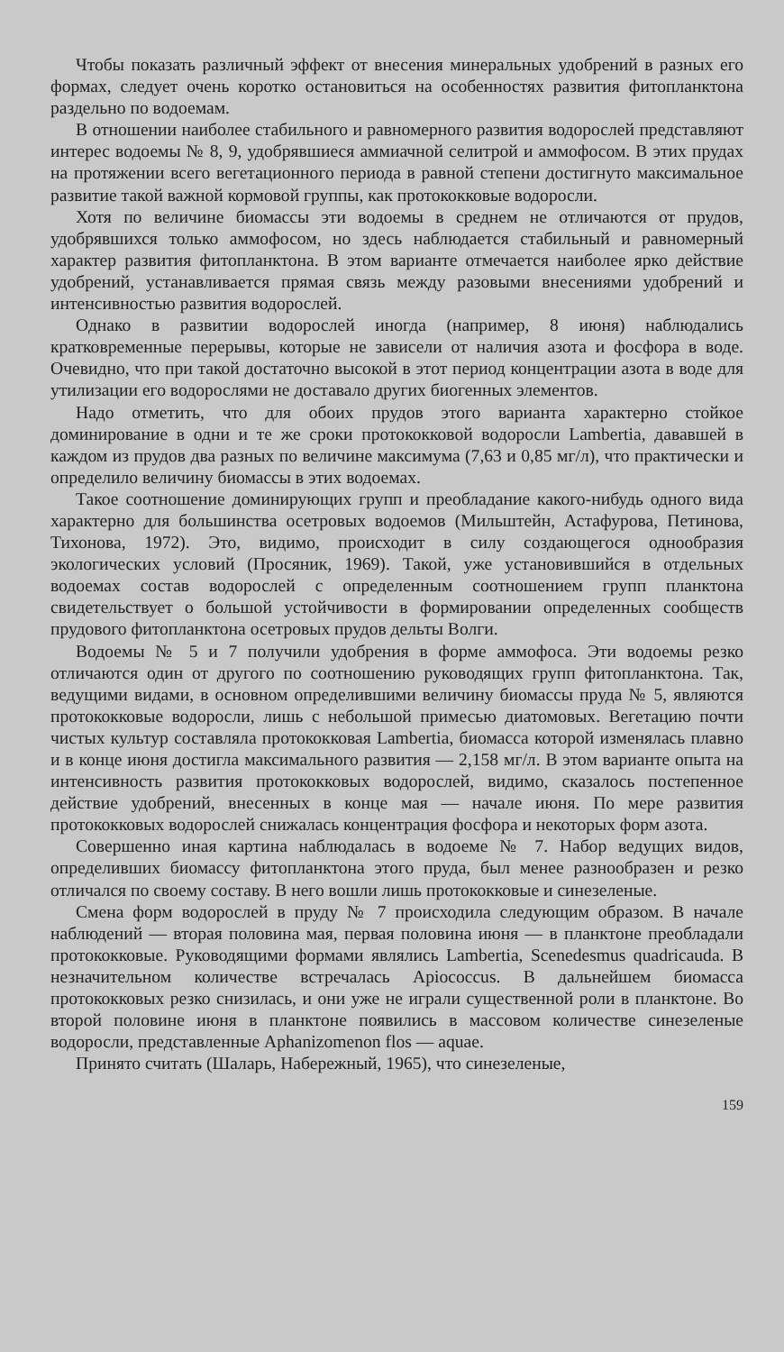Чтобы показать различный эффект от внесения минеральных удобрений в разных его формах, следует очень коротко остановиться на особенностях развития фитопланктона раздельно по водоемам.
В отношении наиболее стабильного и равномерного развития водорослей представляют интерес водоемы № 8, 9, удобрявшиеся аммиачной селитрой и аммофосом. В этих прудах на протяжении всего вегетационного периода в равной степени достигнуто максимальное развитие такой важной кормовой группы, как протококковые водоросли.
Хотя по величине биомассы эти водоемы в среднем не отличаются от прудов, удобрявшихся только аммофосом, но здесь наблюдается стабильный и равномерный характер развития фитопланктона. В этом варианте отмечается наиболее ярко действие удобрений, устанавливается прямая связь между разовыми внесениями удобрений и интенсивностью развития водорослей.
Однако в развитии водорослей иногда (например, 8 июня) наблюдались кратковременные перерывы, которые не зависели от наличия азота и фосфора в воде. Очевидно, что при такой достаточно высокой в этот период концентрации азота в воде для утилизации его водорослями не доставало других биогенных элементов.
Надо отметить, что для обоих прудов этого варианта характерно стойкое доминирование в одни и те же сроки протококковой водоросли Lambertia, дававшей в каждом из прудов два разных по величине максимума (7,63 и 0,85 мг/л), что практически и определило величину биомассы в этих водоемах.
Такое соотношение доминирующих групп и преобладание какого-нибудь одного вида характерно для большинства осетровых водоемов (Мильштейн, Астафурова, Петинова, Тихонова, 1972). Это, видимо, происходит в силу создающегося однообразия экологических условий (Просяник, 1969). Такой, уже установившийся в отдельных водоемах состав водорослей с определенным соотношением групп планктона свидетельствует о большой устойчивости в формировании определенных сообществ прудового фитопланктона осетровых прудов дельты Волги.
Водоемы № 5 и 7 получили удобрения в форме аммофоса. Эти водоемы резко отличаются один от другого по соотношению руководящих групп фитопланктона. Так, ведущими видами, в основном определившими величину биомассы пруда № 5, являются протококковые водоросли, лишь с небольшой примесью диатомовых. Вегетацию почти чистых культур составляла протококковая Lambertia, биомасса которой изменялась плавно и в конце июня достигла максимального развития — 2,158 мг/л. В этом варианте опыта на интенсивность развития протококковых водорослей, видимо, сказалось постепенное действие удобрений, внесенных в конце мая — начале июня. По мере развития протококковых водорослей снижалась концентрация фосфора и некоторых форм азота.
Совершенно иная картина наблюдалась в водоеме № 7. Набор ведущих видов, определивших биомассу фитопланктона этого пруда, был менее разнообразен и резко отличался по своему составу. В него вошли лишь протококковые и синезеленые.
Смена форм водорослей в пруду № 7 происходила следующим образом. В начале наблюдений — вторая половина мая, первая половина июня — в планктоне преобладали протококковые. Руководящими формами являлись Lambertia, Scenedesmus quadricauda. В незначительном количестве встречалась Apiococcus. В дальнейшем биомасса протококковых резко снизилась, и они уже не играли существенной роли в планктоне. Во второй половине июня в планктоне появились в массовом количестве синезеленые водоросли, представленные Aphanizomenon flos — aquae.
Принято считать (Шаларь, Набережный, 1965), что синезеленые,
159